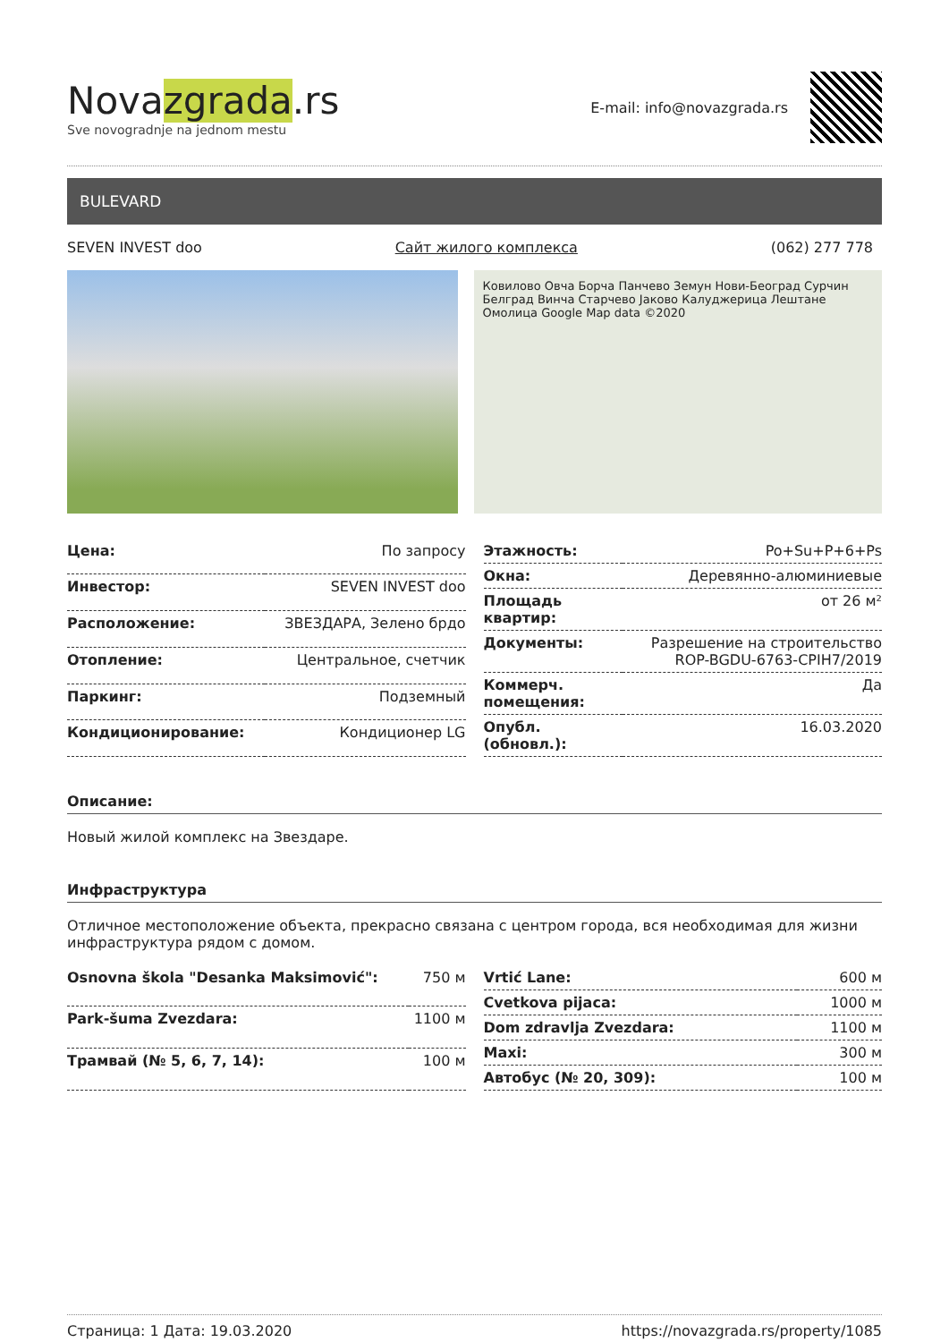Novazgrada.rs
Sve novogradnje na jednom mestu
E-mail: info@novazgrada.rs
BULEVARD
SEVEN INVEST doo Сайт жилого комплекса (062) 277 778
Ковилово Овча Борча Панчево Земун Нови-Београд Сурчин Белград Винча Старчево Јаково Калуджерица Лештане Омолица Google Map data ©2020
| Цена: | По запросу |
| Инвестор: | SEVEN INVEST doo |
| Расположение: | ЗВЕЗДАРА, Зелено брдо |
| Отопление: | Центральное, счетчик |
| Паркинг: | Подземный |
| Кондиционирование: | Кондиционер LG |
| Этажность: | Po+Su+P+6+Ps |
| Окна: | Деревянно-алюминиевые |
| Площадь квартир: | от 26 м² |
| Документы: | Разрешение на строительство ROP-BGDU-6763-CPIH7/2019 |
| Коммерч. помещения: | Да |
| Опубл. (обновл.): | 16.03.2020 |
Описание:
Новый жилой комплекс на Звездаре.
Инфраструктура
Отличное местоположение объекта, прекрасно связана с центром города, вся необходимая для жизни инфраструктура рядом с домом.
| Osnovna škola "Desanka Maksimović": | 750 м |
| Park-šuma Zvezdara: | 1100 м |
| Трамвай (№ 5, 6, 7, 14): | 100 м |
| Vrtić Lane: | 600 м |
| Cvetkova pijaca: | 1000 м |
| Dom zdravlja Zvezdara: | 1100 м |
| Maxi: | 300 м |
| Автобус (№ 20, 309): | 100 м |
Страница: 1 Дата: 19.03.2020 https://novazgrada.rs/property/1085